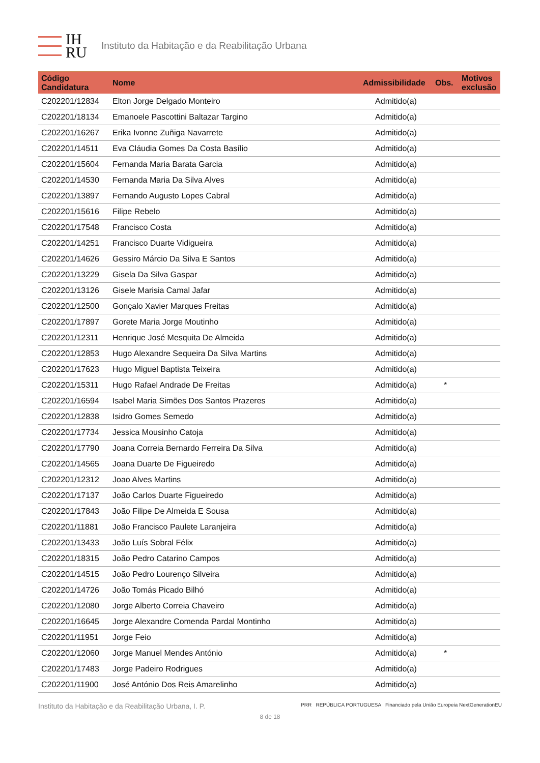IH
RU
Instituto da Habitação e da Reabilitação Urbana
| Código Candidatura | Nome | Admissibilidade | Obs. | Motivos exclusão |
| --- | --- | --- | --- | --- |
| C202201/12834 | Elton Jorge Delgado Monteiro | Admitido(a) | | |
| C202201/18134 | Emanoele Pascottini Baltazar Targino | Admitido(a) | | |
| C202201/16267 | Erika Ivonne Zuñiga Navarrete | Admitido(a) | | |
| C202201/14511 | Eva Cláudia Gomes Da Costa Basílio | Admitido(a) | | |
| C202201/15604 | Fernanda Maria Barata Garcia | Admitido(a) | | |
| C202201/14530 | Fernanda Maria Da Silva Alves | Admitido(a) | | |
| C202201/13897 | Fernando Augusto Lopes Cabral | Admitido(a) | | |
| C202201/15616 | Filipe Rebelo | Admitido(a) | | |
| C202201/17548 | Francisco Costa | Admitido(a) | | |
| C202201/14251 | Francisco Duarte Vidigueira | Admitido(a) | | |
| C202201/14626 | Gessiro Márcio Da Silva E Santos | Admitido(a) | | |
| C202201/13229 | Gisela Da Silva Gaspar | Admitido(a) | | |
| C202201/13126 | Gisele Marisia Camal Jafar | Admitido(a) | | |
| C202201/12500 | Gonçalo Xavier Marques Freitas | Admitido(a) | | |
| C202201/17897 | Gorete Maria Jorge Moutinho | Admitido(a) | | |
| C202201/12311 | Henrique José Mesquita De Almeida | Admitido(a) | | |
| C202201/12853 | Hugo Alexandre Sequeira Da Silva Martins | Admitido(a) | | |
| C202201/17623 | Hugo Miguel Baptista Teixeira | Admitido(a) | | |
| C202201/15311 | Hugo Rafael Andrade De Freitas | Admitido(a) | * | |
| C202201/16594 | Isabel Maria Simões Dos Santos Prazeres | Admitido(a) | | |
| C202201/12838 | Isidro Gomes Semedo | Admitido(a) | | |
| C202201/17734 | Jessica Mousinho Catoja | Admitido(a) | | |
| C202201/17790 | Joana Correia Bernardo Ferreira Da Silva | Admitido(a) | | |
| C202201/14565 | Joana Duarte De Figueiredo | Admitido(a) | | |
| C202201/12312 | Joao Alves Martins | Admitido(a) | | |
| C202201/17137 | João Carlos Duarte Figueiredo | Admitido(a) | | |
| C202201/17843 | João Filipe De Almeida E Sousa | Admitido(a) | | |
| C202201/11881 | João Francisco Paulete Laranjeira | Admitido(a) | | |
| C202201/13433 | João Luís Sobral Félix | Admitido(a) | | |
| C202201/18315 | João Pedro Catarino Campos | Admitido(a) | | |
| C202201/14515 | João Pedro Lourenço Silveira | Admitido(a) | | |
| C202201/14726 | João Tomás Picado Bilhó | Admitido(a) | | |
| C202201/12080 | Jorge Alberto Correia Chaveiro | Admitido(a) | | |
| C202201/16645 | Jorge Alexandre Comenda Pardal Montinho | Admitido(a) | | |
| C202201/11951 | Jorge Feio | Admitido(a) | | |
| C202201/12060 | Jorge Manuel Mendes António | Admitido(a) | * | |
| C202201/17483 | Jorge Padeiro Rodrigues | Admitido(a) | | |
| C202201/11900 | José António Dos Reis Amarelinho | Admitido(a) | | |
Instituto da Habitação e da Reabilitação Urbana, I. P. PRR REPÚBLICA PORTUGUESA Financiado pela União Europeia NextGenerationEU
8 de 18